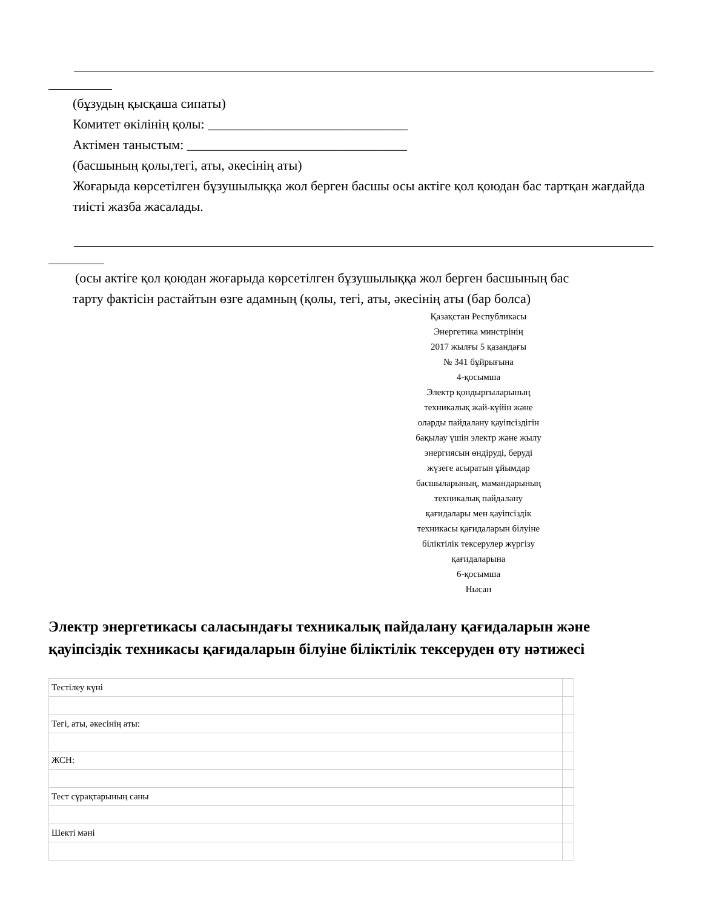(бұзудың қысқаша сипаты)
Комитет өкілінің қолы: ______________________________
Актімен таныстым: _________________________________
(басшының қолы,тегі, аты, әкесінің аты)
Жоғарыда көрсетілген бұзушылыққа жол берген басшы осы актіге қол қоюдан бас тартқан жағдайда тиісті жазба жасалады.
(осы актіге қол қоюдан жоғарыда көрсетілген бұзушылыққа жол берген басшының бас
тарту фактісін растайтын өзге адамның (қолы, тегі, аты, әкесінің аты (бар болса)
Қазақстан Республикасы
Энергетика минстрінің
2017 жылғы 5 қазандағы
№ 341 бұйрығына
4-қосымша
Электр қондырғыларының
техникалық жай-күйін және
оларды пайдалану қауіпсіздігін
бақылау үшін электр және жылу
энергиясын өндіруді, беруді
жүзеге асыратын ұйымдар
басшыларының, мамандарының
техникалық пайдалану
қағидалары мен қауіпсіздік
техникасы қағидаларын білуіне
біліктілік тексерулер жүргізу
қағидаларына
6-қосымша
Нысан
Электр энергетикасы саласындағы техникалық пайдалану қағидаларын және қауіпсіздік техникасы қағидаларын білуіне біліктілік тексеруден өту нәтижесі
| Тестілеу күні | |
| Тегі, аты, әкесінің аты: | |
| ЖСН: | |
| Тест сұрақтарының саны | |
| Шекті мәні | |